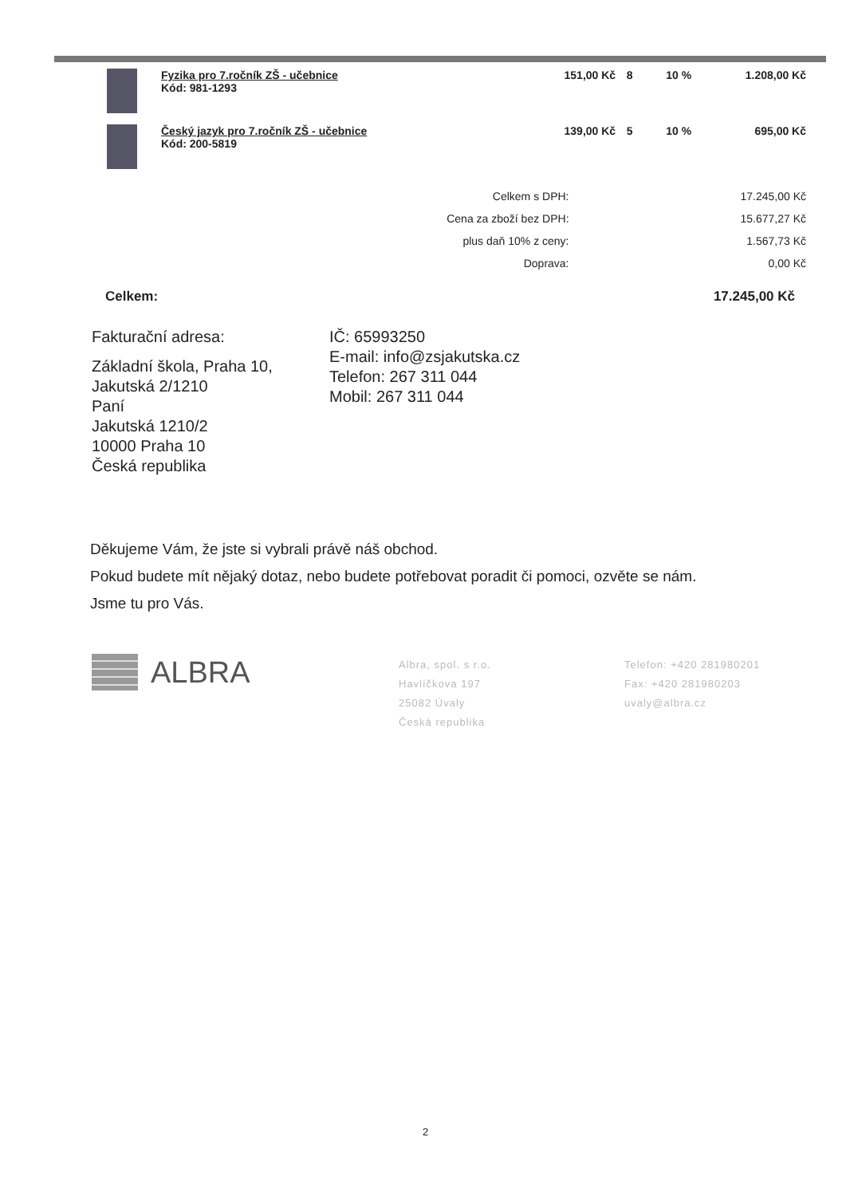| | Fyzika pro 7.ročník ZŠ - učebnice Kód: 981-1293 | 151,00 Kč | 8 | 10 % | 1.208,00 Kč |
| | Český jazyk pro 7.ročník ZŠ - učebnice Kód: 200-5819 | 139,00 Kč | 5 | 10 % | 695,00 Kč |
| | Celkem s DPH: | 17.245,00 Kč |
| | Cena za zboží bez DPH: | 15.677,27 Kč |
| | plus daň 10% z ceny: | 1.567,73 Kč |
| | Doprava: | 0,00 Kč |
| Celkem: | | 17.245,00 Kč |
Fakturační adresa:
Základní škola, Praha 10,
Jakutská 2/1210
Paní
Jakutská 1210/2
10000 Praha 10
Česká republika
IČ: 65993250
E-mail: info@zsjakutska.cz
Telefon: 267 311 044
Mobil: 267 311 044
Děkujeme Vám, že jste si vybrali právě náš obchod.
Pokud budete mít nějaký dotaz, nebo budete potřebovat poradit či pomoci, ozvěte se nám.
Jsme tu pro Vás.
ALBRA
Albra, spol. s r.o.
Havlíčkova 197
25082 Úvaly
Česká republika
Telefon: +420 281980201
Fax: +420 281980203
uvaly@albra.cz
2